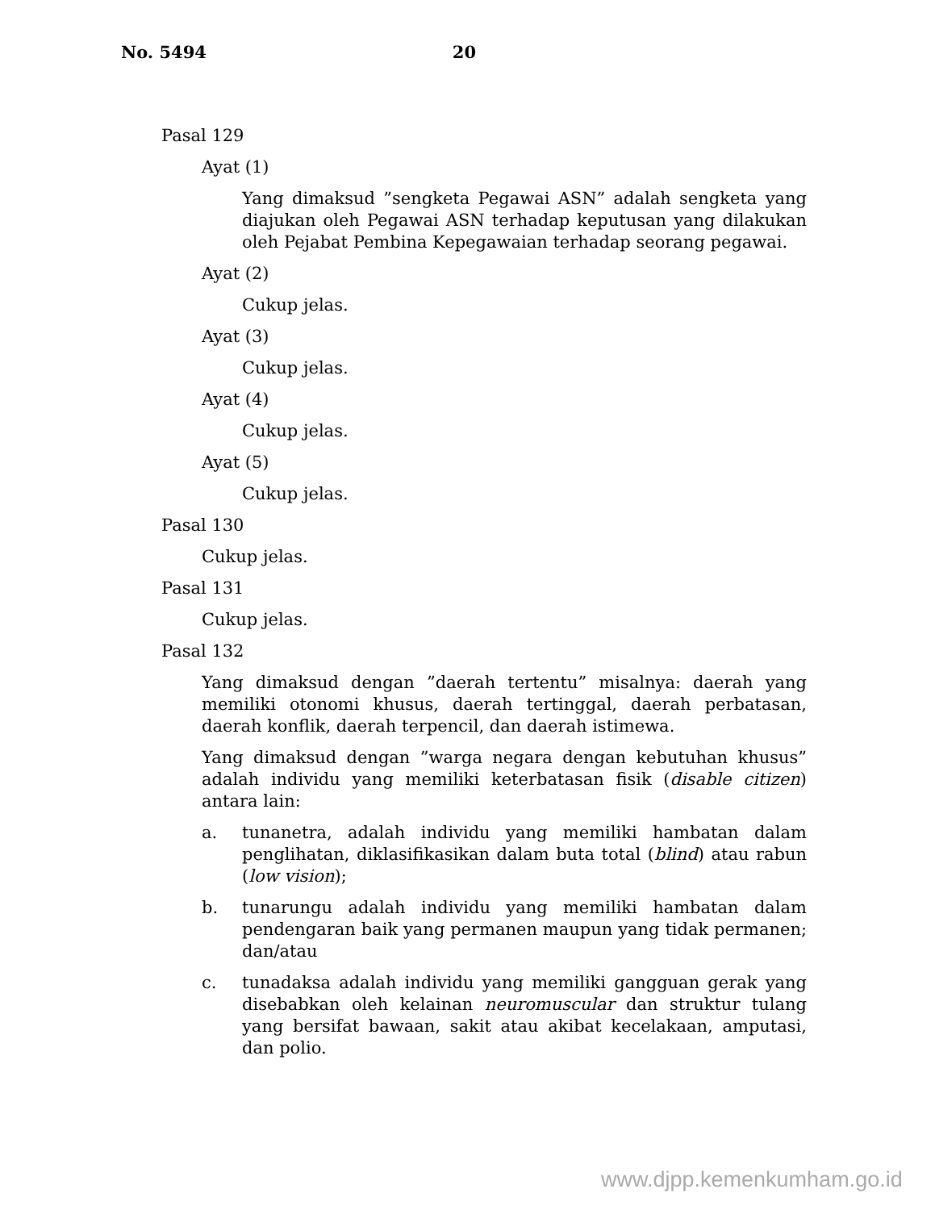No. 5494 20
Pasal 129
Ayat (1)
Yang dimaksud ”sengketa Pegawai ASN” adalah sengketa yang diajukan oleh Pegawai ASN terhadap keputusan yang dilakukan oleh Pejabat Pembina Kepegawaian terhadap seorang pegawai.
Ayat (2)
Cukup jelas.
Ayat (3)
Cukup jelas.
Ayat (4)
Cukup jelas.
Ayat (5)
Cukup jelas.
Pasal 130
Cukup jelas.
Pasal 131
Cukup jelas.
Pasal 132
Yang dimaksud dengan ”daerah tertentu” misalnya: daerah yang memiliki otonomi khusus, daerah tertinggal, daerah perbatasan, daerah konflik, daerah terpencil, dan daerah istimewa.
Yang dimaksud dengan ”warga negara dengan kebutuhan khusus” adalah individu yang memiliki keterbatasan fisik (disable citizen) antara lain:
a. tunanetra, adalah individu yang memiliki hambatan dalam penglihatan, diklasifikasikan dalam buta total (blind) atau rabun (low vision);
b. tunarungu adalah individu yang memiliki hambatan dalam pendengaran baik yang permanen maupun yang tidak permanen; dan/atau
c. tunadaksa adalah individu yang memiliki gangguan gerak yang disebabkan oleh kelainan neuromuscular dan struktur tulang yang bersifat bawaan, sakit atau akibat kecelakaan, amputasi, dan polio.
www.djpp.kemenkumham.go.id